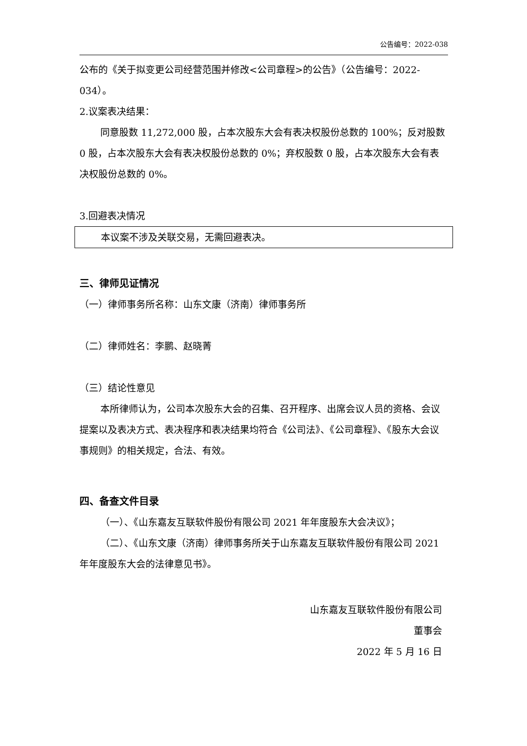公告编号：2022-038
公布的《关于拟变更公司经营范围并修改<公司章程>的公告》（公告编号：2022-034）。
2.议案表决结果：
同意股数 11,272,000 股，占本次股东大会有表决权股份总数的 100%；反对股数 0 股，占本次股东大会有表决权股份总数的 0%；弃权股数 0 股，占本次股东大会有表决权股份总数的 0%。
3.回避表决情况
本议案不涉及关联交易，无需回避表决。
三、律师见证情况
（一）律师事务所名称：山东文康（济南）律师事务所
（二）律师姓名：李鹏、赵晓菁
（三）结论性意见
本所律师认为，公司本次股东大会的召集、召开程序、出席会议人员的资格、会议提案以及表决方式、表决程序和表决结果均符合《公司法》、《公司章程》、《股东大会议事规则》的相关规定，合法、有效。
四、备查文件目录
（一）、《山东嘉友互联软件股份有限公司 2021 年年度股东大会决议》；
（二）、《山东文康（济南）律师事务所关于山东嘉友互联软件股份有限公司 2021 年年度股东大会的法律意见书》。
山东嘉友互联软件股份有限公司
董事会
2022 年 5 月 16 日